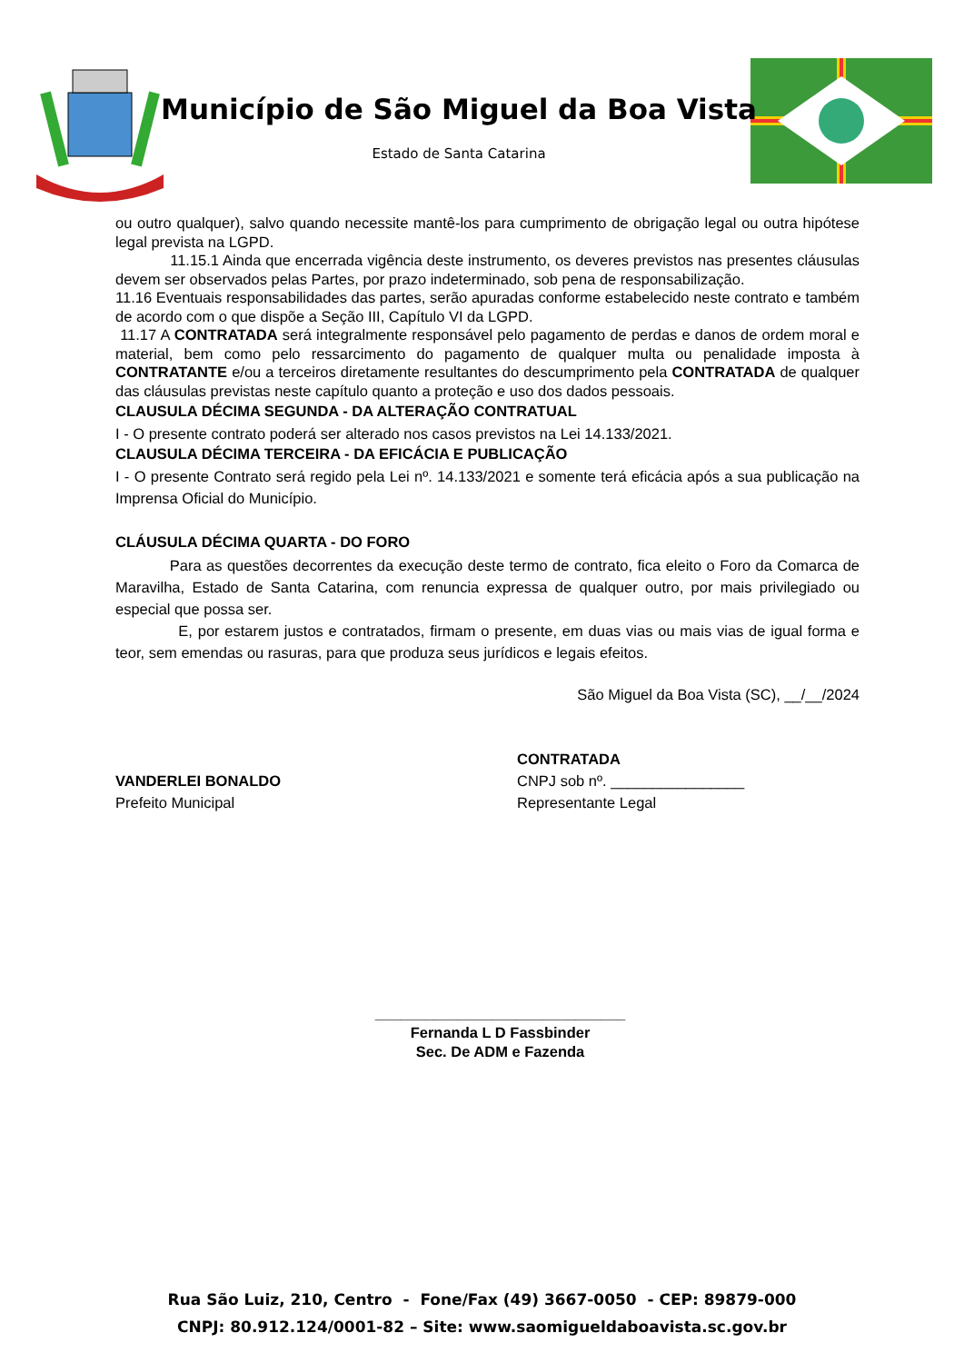Município de São Miguel da Boa Vista
Estado de Santa Catarina
ou outro qualquer), salvo quando necessite mantê-los para cumprimento de obrigação legal ou outra hipótese legal prevista na LGPD.
11.15.1 Ainda que encerrada vigência deste instrumento, os deveres previstos nas presentes cláusulas devem ser observados pelas Partes, por prazo indeterminado, sob pena de responsabilização.
11.16 Eventuais responsabilidades das partes, serão apuradas conforme estabelecido neste contrato e também de acordo com o que dispõe a Seção III, Capítulo VI da LGPD.
11.17 A CONTRATADA será integralmente responsável pelo pagamento de perdas e danos de ordem moral e material, bem como pelo ressarcimento do pagamento de qualquer multa ou penalidade imposta à CONTRATANTE e/ou a terceiros diretamente resultantes do descumprimento pela CONTRATADA de qualquer das cláusulas previstas neste capítulo quanto a proteção e uso dos dados pessoais.
CLAUSULA DÉCIMA SEGUNDA - DA ALTERAÇÃO CONTRATUAL
I - O presente contrato poderá ser alterado nos casos previstos na Lei 14.133/2021.
CLAUSULA DÉCIMA TERCEIRA - DA EFICÁCIA E PUBLICAÇÃO
I - O presente Contrato será regido pela Lei nº. 14.133/2021 e somente terá eficácia após a sua publicação na Imprensa Oficial do Município.
CLÁUSULA DÉCIMA QUARTA - DO FORO
Para as questões decorrentes da execução deste termo de contrato, fica eleito o Foro da Comarca de Maravilha, Estado de Santa Catarina, com renuncia expressa de qualquer outro, por mais privilegiado ou especial que possa ser.
E, por estarem justos e contratados, firmam o presente, em duas vias ou mais vias de igual forma e teor, sem emendas ou rasuras, para que produza seus jurídicos e legais efeitos.
São Miguel da Boa Vista (SC), __/__/2024
VANDERLEI BONALDO
Prefeito Municipal
CONTRATADA
CNPJ sob nº. ________________
Representante Legal
______________________________
Fernanda L D Fassbinder
Sec. De ADM e Fazenda
Rua São Luiz, 210, Centro - Fone/Fax (49) 3667-0050 - CEP: 89879-000
CNPJ: 80.912.124/0001-82 – Site: www.saomigueldaboavista.sc.gov.br